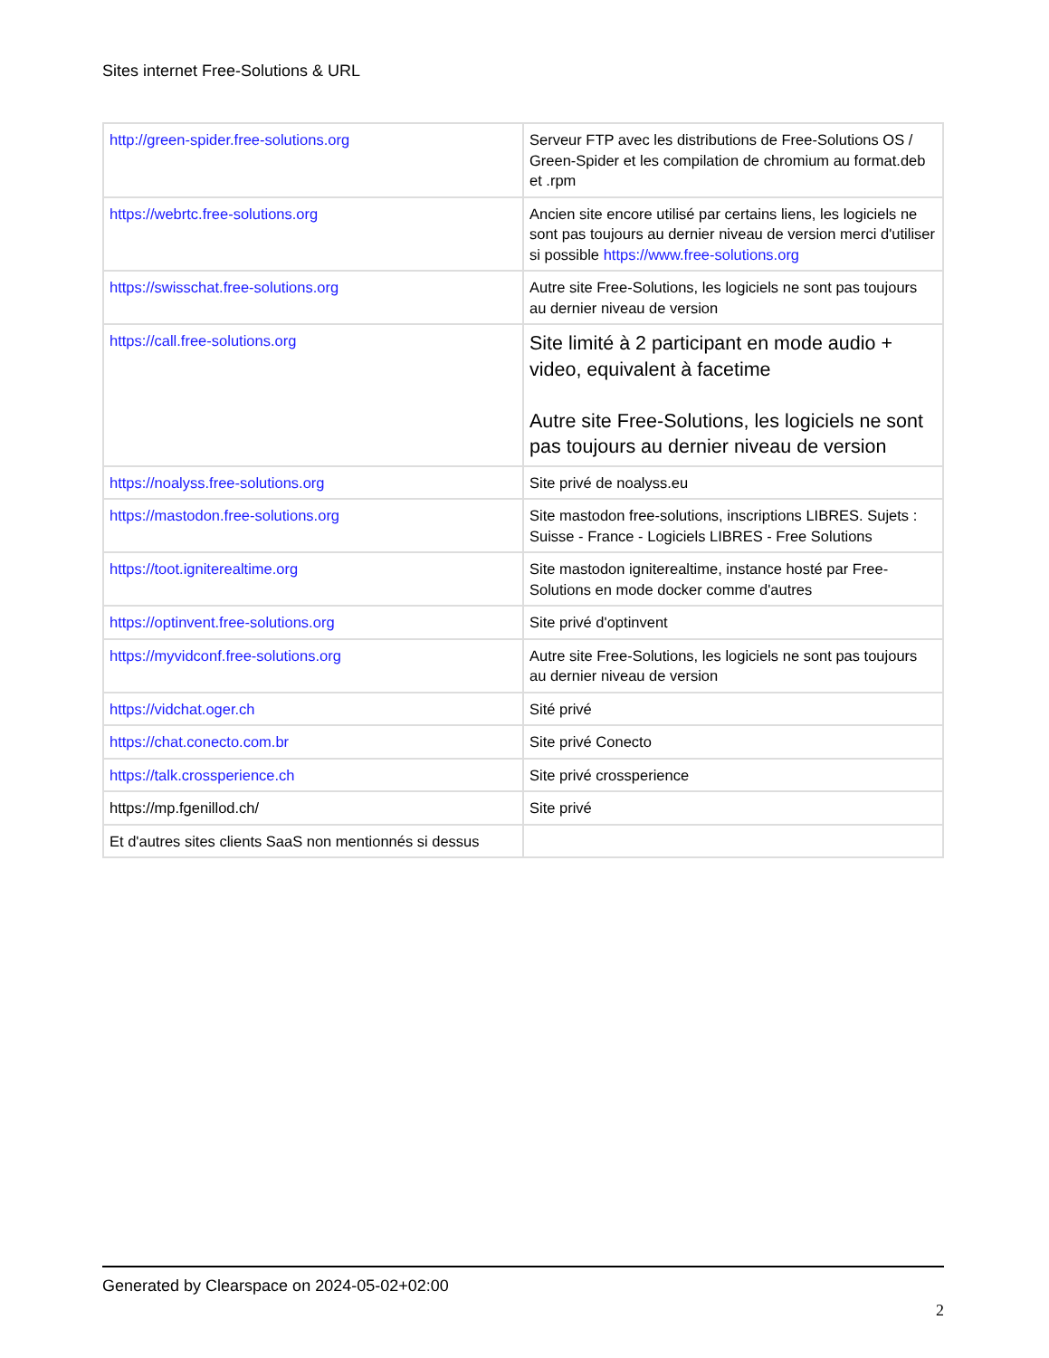Sites internet Free-Solutions & URL
| http://green-spider.free-solutions.org | Serveur FTP avec les distributions de Free-Solutions OS / Green-Spider et les compilation de chromium au format.deb et .rpm |
| https://webrtc.free-solutions.org | Ancien site encore utilisé par certains liens, les logiciels ne sont pas toujours au dernier niveau de version merci d'utiliser si possible https://www.free-solutions.org |
| https://swisschat.free-solutions.org | Autre site Free-Solutions, les logiciels ne sont pas toujours au dernier niveau de version |
| https://call.free-solutions.org | Site limité à 2 participant en mode audio + video, equivalent à facetime Autre site Free-Solutions, les logiciels ne sont pas toujours au dernier niveau de version |
| https://noalyss.free-solutions.org | Site privé de noalyss.eu |
| https://mastodon.free-solutions.org | Site mastodon free-solutions, inscriptions LIBRES. Sujets : Suisse - France - Logiciels LIBRES - Free Solutions |
| https://toot.igniterealtime.org | Site mastodon igniterealtime, instance hosté par Free-Solutions en mode docker comme d'autres |
| https://optinvent.free-solutions.org | Site privé d'optinvent |
| https://myvidconf.free-solutions.org | Autre site Free-Solutions, les logiciels ne sont pas toujours au dernier niveau de version |
| https://vidchat.oger.ch | Sité privé |
| https://chat.conecto.com.br | Site privé Conecto |
| https://talk.crossperience.ch | Site privé crossperience |
| https://mp.fgenillod.ch/ | Site privé |
| Et d'autres sites clients SaaS non mentionnés si dessus | |
Generated by Clearspace on 2024-05-02+02:00
2